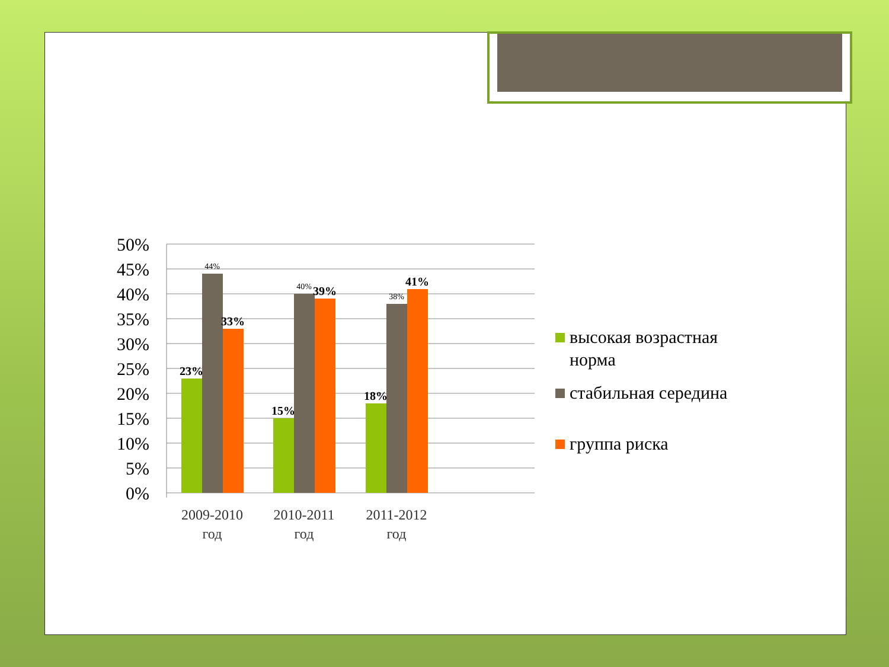50%
45%
40%
35%
30%
25%
20%
15%
10%
5%
0%
23%
33%
15%
39%
18%
41%
44%
40%
38%
2009-2010
год
2010-2011
год
2011-2012
год
высокая возрастная
норма
стабильная середина
группа риска